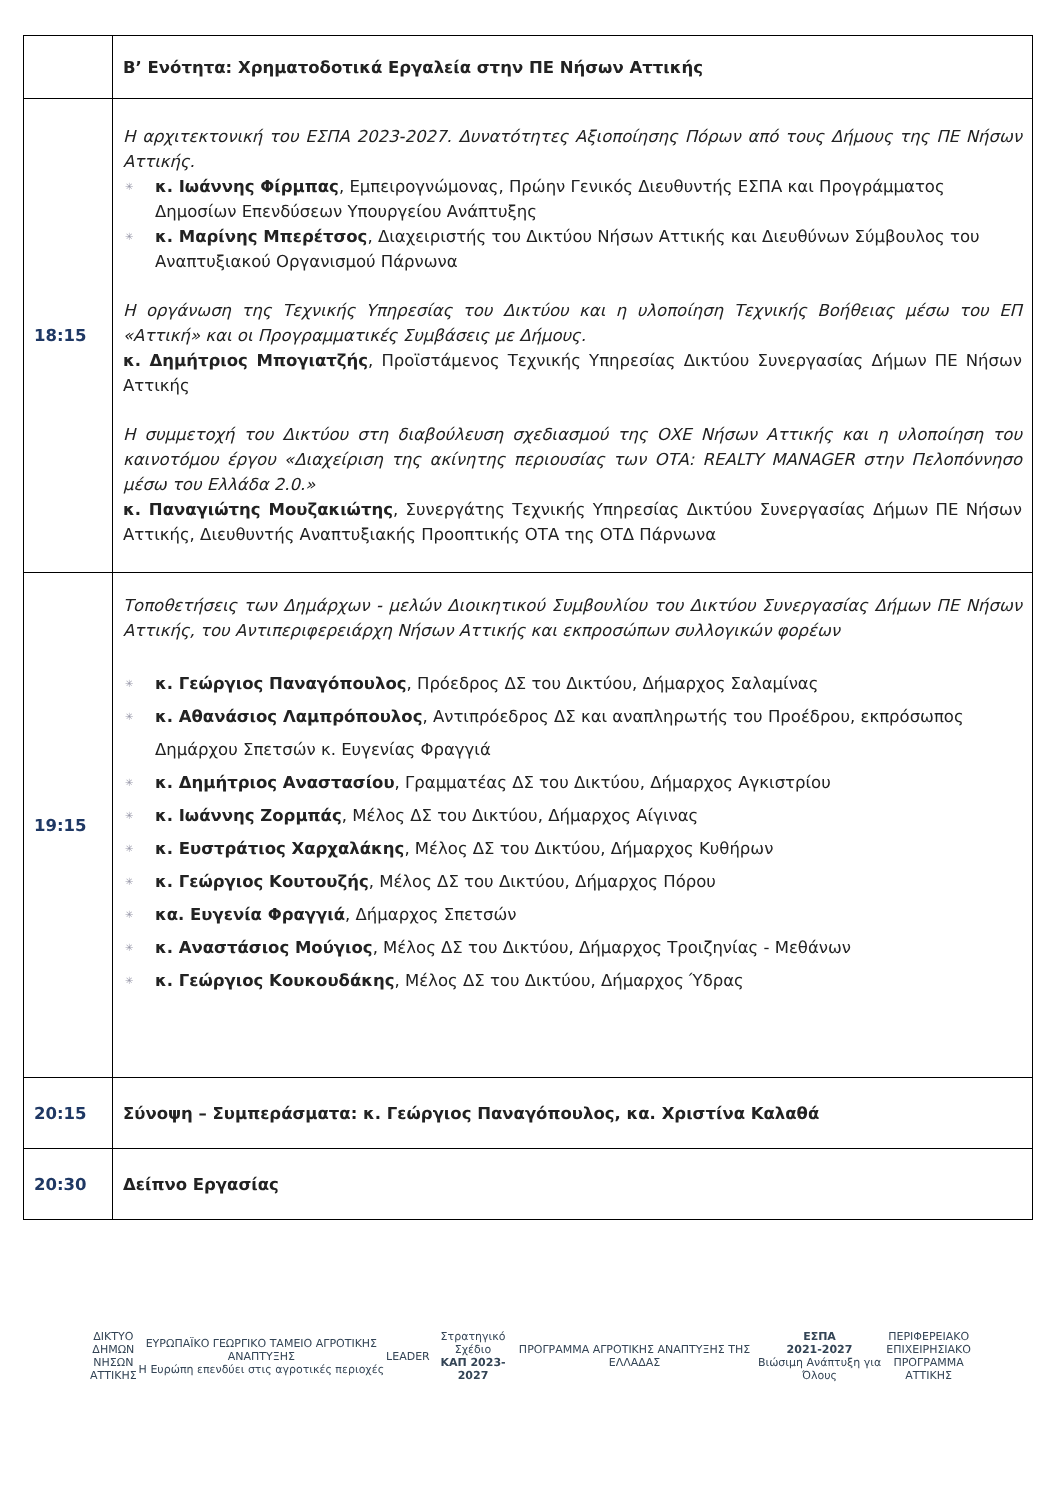| | Β’ Ενότητα: Χρηματοδοτικά Εργαλεία στην ΠΕ Νήσων Αττικής |
| 18:15 | Η αρχιτεκτονική του ΕΣΠΑ 2023-2027. Δυνατότητες Αξιοποίησης Πόρων από τους Δήμους της ΠΕ Νήσων Αττικής. ✳ κ. Ιωάννης Φίρμπας , Εμπειρογνώμονας, Πρώην Γενικός Διευθυντής ΕΣΠΑ και Προγράμματος Δημοσίων Επενδύσεων Υπουργείου Ανάπτυξης ✳ κ. Μαρίνης Μπερέτσος , Διαχειριστής του Δικτύου Νήσων Αττικής και Διευθύνων Σύμβουλος του Αναπτυξιακού Οργανισμού Πάρνωνα Η οργάνωση της Τεχνικής Υπηρεσίας του Δικτύου και η υλοποίηση Τεχνικής Βοήθειας μέσω του ΕΠ «Αττική» και οι Προγραμματικές Συμβάσεις με Δήμους. κ. Δημήτριος Μπογιατζής , Προϊστάμενος Τεχνικής Υπηρεσίας Δικτύου Συνεργασίας Δήμων ΠΕ Νήσων Αττικής Η συμμετοχή του Δικτύου στη διαβούλευση σχεδιασμού της ΟΧΕ Νήσων Αττικής και η υλοποίηση του καινοτόμου έργου «Διαχείριση της ακίνητης περιουσίας των ΟΤΑ: REALTY MANAGER στην Πελοπόννησο μέσω του Ελλάδα 2.0.» κ. Παναγιώτης Μουζακιώτης , Συνεργάτης Τεχνικής Υπηρεσίας Δικτύου Συνεργασίας Δήμων ΠΕ Νήσων Αττικής, Διευθυντής Αναπτυξιακής Προοπτικής ΟΤΑ της ΟΤΔ Πάρνωνα |
| 19:15 | Τοποθετήσεις των Δημάρχων - μελών Διοικητικού Συμβουλίου του Δικτύου Συνεργασίας Δήμων ΠΕ Νήσων Αττικής, του Αντιπεριφερειάρχη Νήσων Αττικής και εκπροσώπων συλλογικών φορέων ✳ κ. Γεώργιος Παναγόπουλος , Πρόεδρος ΔΣ του Δικτύου, Δήμαρχος Σαλαμίνας ✳ κ. Αθανάσιος Λαμπρόπουλος , Αντιπρόεδρος ΔΣ και αναπληρωτής του Προέδρου, εκπρόσωπος Δημάρχου Σπετσών κ. Ευγενίας Φραγγιά ✳ κ. Δημήτριος Αναστασίου , Γραμματέας ΔΣ του Δικτύου, Δήμαρχος Αγκιστρίου ✳ κ. Ιωάννης Ζορμπάς , Μέλος ΔΣ του Δικτύου, Δήμαρχος Αίγινας ✳ κ. Ευστράτιος Χαρχαλάκης , Μέλος ΔΣ του Δικτύου, Δήμαρχος Κυθήρων ✳ κ. Γεώργιος Κουτουζής , Μέλος ΔΣ του Δικτύου, Δήμαρχος Πόρου ✳ κα. Ευγενία Φραγγιά , Δήμαρχος Σπετσών ✳ κ. Αναστάσιος Μούγιος , Μέλος ΔΣ του Δικτύου, Δήμαρχος Τροιζηνίας - Μεθάνων ✳ κ. Γεώργιος Κουκουδάκης , Μέλος ΔΣ του Δικτύου, Δήμαρχος Ύδρας |
| 20:15 | Σύνοψη – Συμπεράσματα: κ. Γεώργιος Παναγόπουλος, κα. Χριστίνα Καλαθά |
| 20:30 | Δείπνο Εργασίας |
ΔΙΚΤΥΟ
ΔΗΜΩΝ
ΝΗΣΩΝ
ΑΤΤΙΚΗΣ
ΕΥΡΩΠΑΪΚΟ ΓΕΩΡΓΙΚΟ ΤΑΜΕΙΟ ΑΓΡΟΤΙΚΗΣ ΑΝΑΠΤΥΞΗΣ
Η Ευρώπη επενδύει στις αγροτικές περιοχές
LEADER
Στρατηγικό Σχέδιο
ΚΑΠ 2023-2027
ΠΡΟΓΡΑΜΜΑ ΑΓΡΟΤΙΚΗΣ ΑΝΑΠΤΥΞΗΣ ΤΗΣ ΕΛΛΑΔΑΣ
ΕΣΠΑ
2021-2027
Βιώσιμη Ανάπτυξη για Όλους
ΠΕΡΙΦΕΡΕΙΑΚΟ
ΕΠΙΧΕΙΡΗΣΙΑΚΟ
ΠΡΟΓΡΑΜΜΑ
ΑΤΤΙΚΗΣ